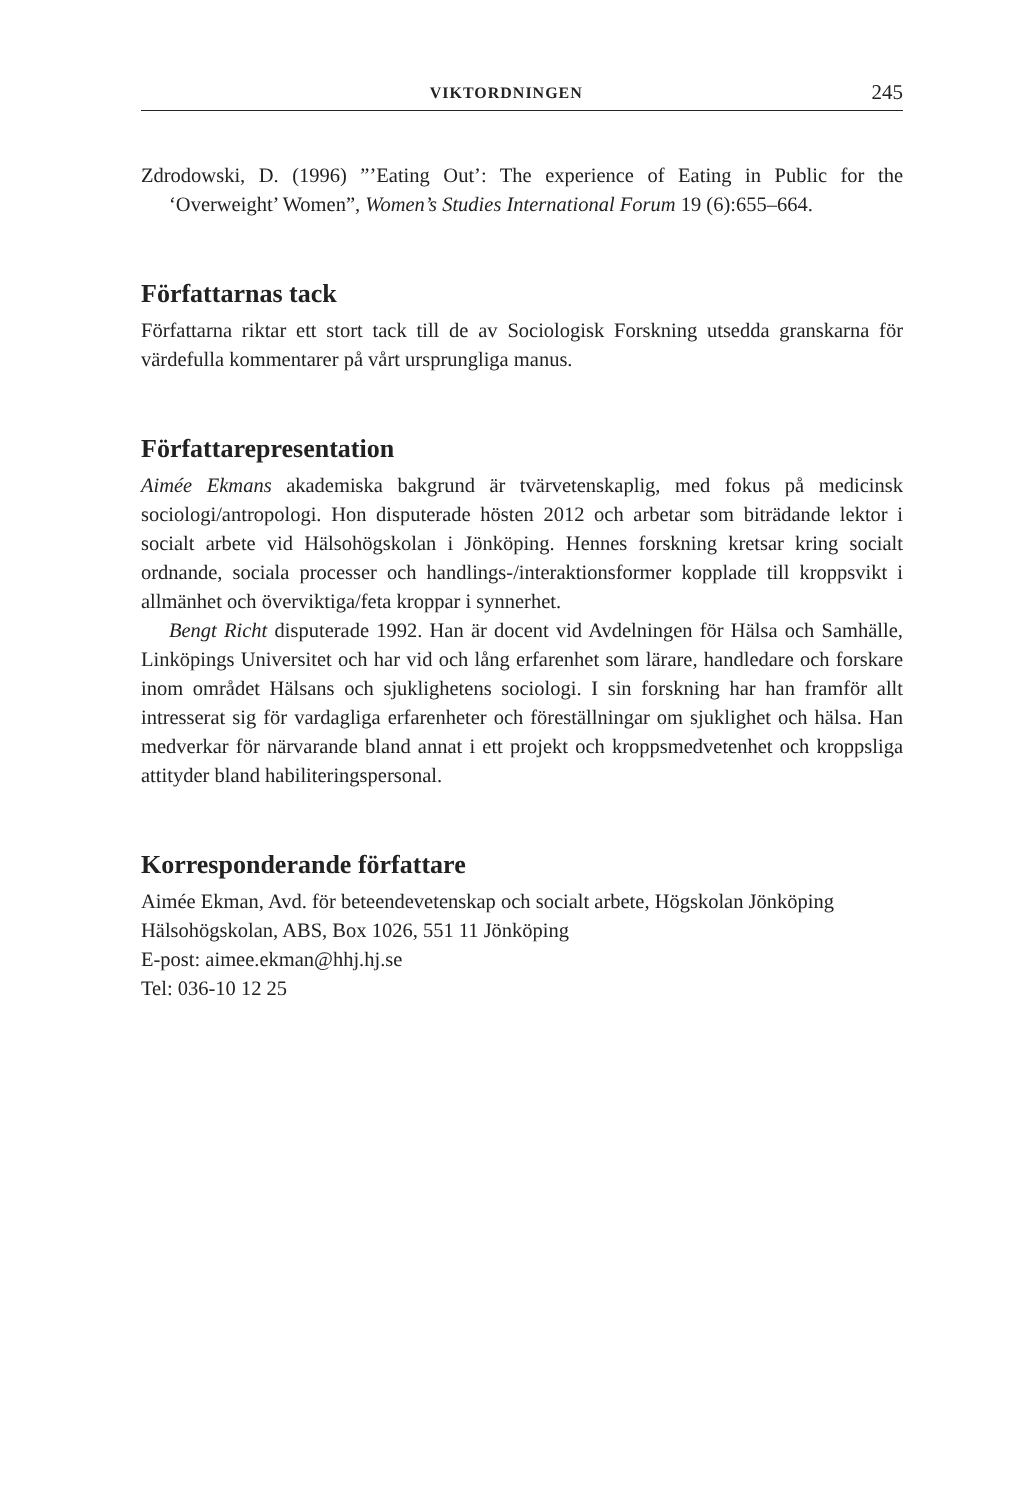VIKTORDNINGEN 245
Zdrodowski, D. (1996) ”’Eating Out’: The experience of Eating in Public for the ‘Overweight’ Women”, Women’s Studies International Forum 19 (6):655–664.
Författarnas tack
Författarna riktar ett stort tack till de av Sociologisk Forskning utsedda granskarna för värdefulla kommentarer på vårt ursprungliga manus.
Författarepresentation
Aimée Ekmans akademiska bakgrund är tvärvetenskaplig, med fokus på medicinsk sociologi/antropologi. Hon disputerade hösten 2012 och arbetar som biträdande lektor i socialt arbete vid Hälsohögskolan i Jönköping. Hennes forskning kretsar kring socialt ordnande, sociala processer och handlings-/interaktionsformer kopplade till kroppsvikt i allmänhet och överviktiga/feta kroppar i synnerhet.
Bengt Richt disputerade 1992. Han är docent vid Avdelningen för Hälsa och Samhälle, Linköpings Universitet och har vid och lång erfarenhet som lärare, handledare och forskare inom området Hälsans och sjuklighetens sociologi. I sin forskning har han framför allt intresserat sig för vardagliga erfarenheter och föreställningar om sjuklighet och hälsa. Han medverkar för närvarande bland annat i ett projekt och kroppsmedvetenhet och kroppsliga attityder bland habiliteringspersonal.
Korresponderande författare
Aimée Ekman, Avd. för beteendevetenskap och socialt arbete, Högskolan Jönköping
Hälsohögskolan, ABS, Box 1026, 551 11 Jönköping
E-post: aimee.ekman@hhj.hj.se
Tel: 036-10 12 25